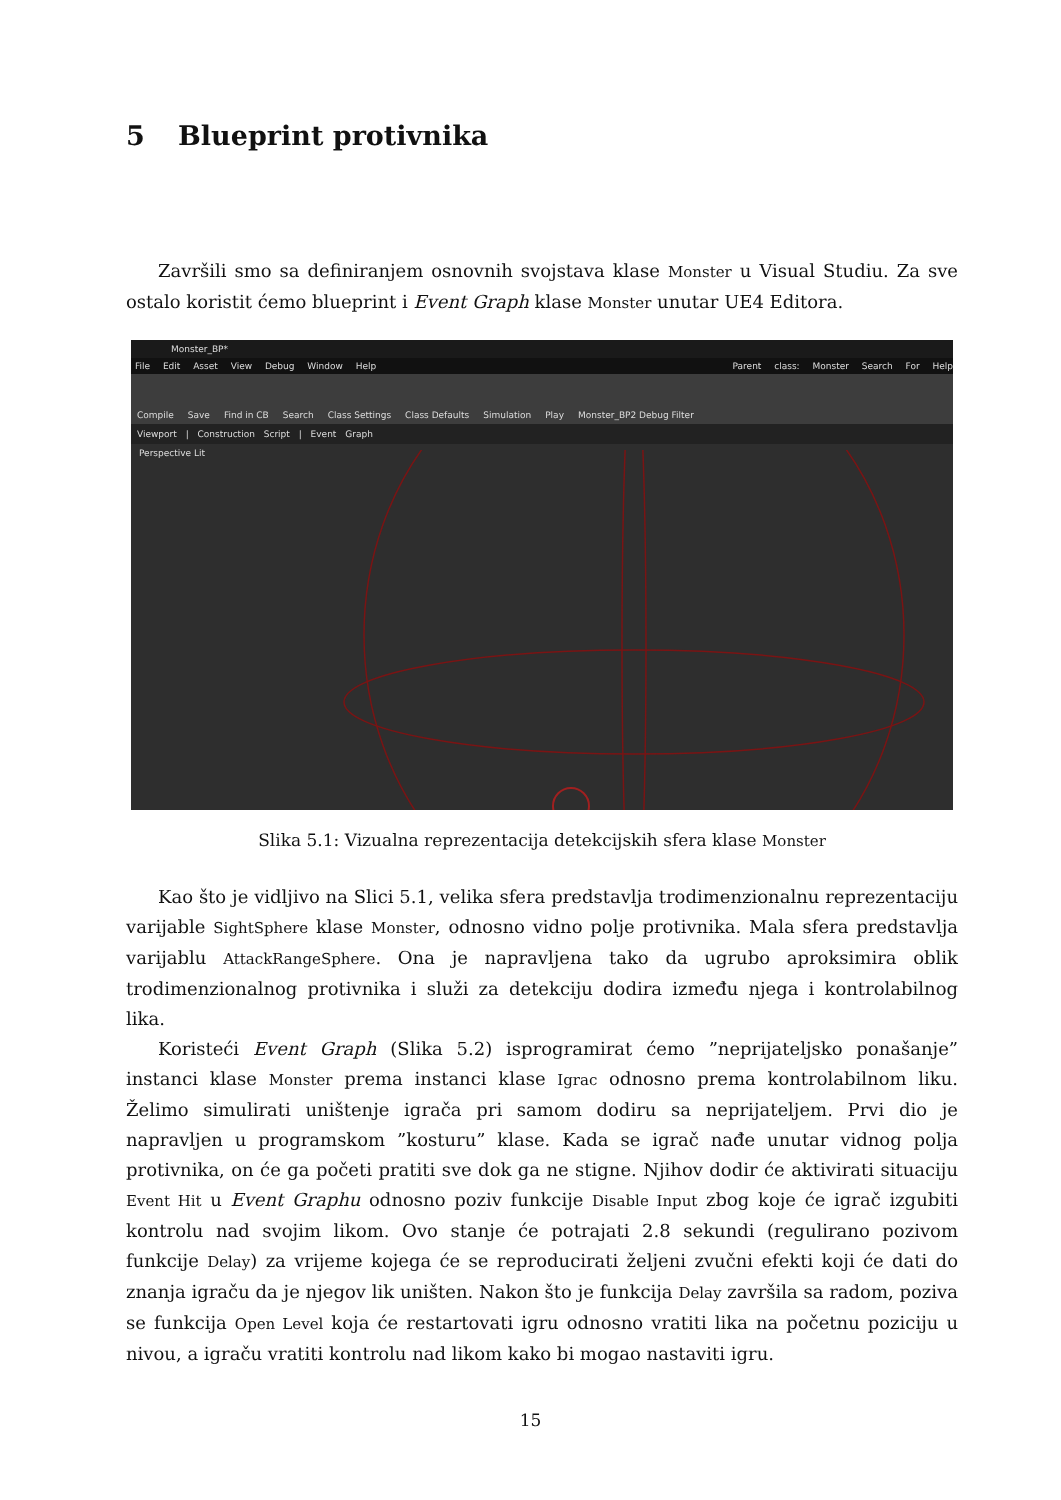5 Blueprint protivnika
Završili smo sa definiranjem osnovnih svojstava klase Monster u Visual Studiu. Za sve ostalo koristit ćemo blueprint i Event Graph klase Monster unutar UE4 Editora.
Monster_BP*
File Edit Asset View Debug Window Help Parent class: Monster Search For Help
Compile Save Find in CB Search Class Settings Class Defaults Simulation Play Monster_BP2 Debug Filter
Viewport | Construction Script | Event Graph
Perspective Lit
Slika 5.1: Vizualna reprezentacija detekcijskih sfera klase Monster
Kao što je vidljivo na Slici 5.1, velika sfera predstavlja trodimenzionalnu reprezentaciju varijable SightSphere klase Monster, odnosno vidno polje protivnika. Mala sfera predstavlja varijablu AttackRangeSphere. Ona je napravljena tako da ugrubo aproksimira oblik trodimenzionalnog protivnika i služi za detekciju dodira između njega i kontrolabilnog lika.
Koristeći Event Graph (Slika 5.2) isprogramirat ćemo ”neprijateljsko ponašanje” instanci klase Monster prema instanci klase Igrac odnosno prema kontrolabilnom liku. Želimo simulirati uništenje igrača pri samom dodiru sa neprijateljem. Prvi dio je napravljen u programskom ”kosturu” klase. Kada se igrač nađe unutar vidnog polja protivnika, on će ga početi pratiti sve dok ga ne stigne. Njihov dodir će aktivirati situaciju Event Hit u Event Graphu odnosno poziv funkcije Disable Input zbog koje će igrač izgubiti kontrolu nad svojim likom. Ovo stanje će potrajati 2.8 sekundi (regulirano pozivom funkcije Delay) za vrijeme kojega će se reproducirati željeni zvučni efekti koji će dati do znanja igraču da je njegov lik uništen. Nakon što je funkcija Delay završila sa radom, poziva se funkcija Open Level koja će restartovati igru odnosno vratiti lika na početnu poziciju u nivou, a igraču vratiti kontrolu nad likom kako bi mogao nastaviti igru.
15